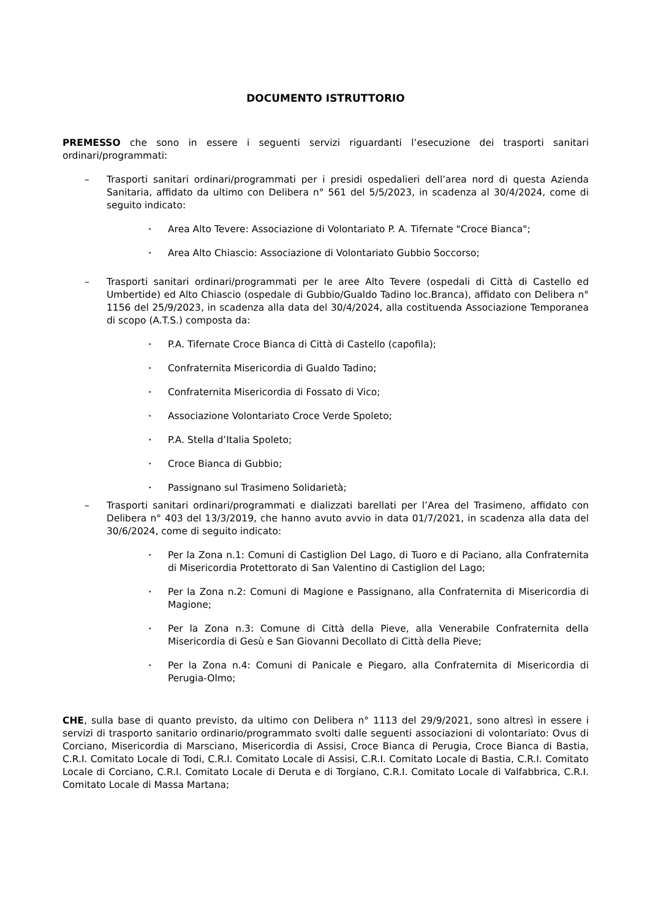DOCUMENTO ISTRUTTORIO
PREMESSO che sono in essere i seguenti servizi riguardanti l’esecuzione dei trasporti sanitari ordinari/programmati:
– Trasporti sanitari ordinari/programmati per i presidi ospedalieri dell’area nord di questa Azienda Sanitaria, affidato da ultimo con Delibera n° 561 del 5/5/2023, in scadenza al 30/4/2024, come di seguito indicato:
• Area Alto Tevere: Associazione di Volontariato P. A. Tifernate "Croce Bianca";
• Area Alto Chiascio: Associazione di Volontariato Gubbio Soccorso;
– Trasporti sanitari ordinari/programmati per le aree Alto Tevere (ospedali di Città di Castello ed Umbertide) ed Alto Chiascio (ospedale di Gubbio/Gualdo Tadino loc.Branca), affidato con Delibera n° 1156 del 25/9/2023, in scadenza alla data del 30/4/2024, alla costituenda Associazione Temporanea di scopo (A.T.S.) composta da:
• P.A. Tifernate Croce Bianca di Città di Castello (capofila);
• Confraternita Misericordia di Gualdo Tadino;
• Confraternita Misericordia di Fossato di Vico;
• Associazione Volontariato Croce Verde Spoleto;
• P.A. Stella d’Italia Spoleto;
• Croce Bianca di Gubbio;
• Passignano sul Trasimeno Solidarietà;
– Trasporti sanitari ordinari/programmati e dializzati barellati per l’Area del Trasimeno, affidato con Delibera n° 403 del 13/3/2019, che hanno avuto avvio in data 01/7/2021, in scadenza alla data del 30/6/2024, come di seguito indicato:
• Per la Zona n.1: Comuni di Castiglion Del Lago, di Tuoro e di Paciano, alla Confraternita di Misericordia Protettorato di San Valentino di Castiglion del Lago;
• Per la Zona n.2: Comuni di Magione e Passignano, alla Confraternita di Misericordia di Magione;
• Per la Zona n.3: Comune di Città della Pieve, alla Venerabile Confraternita della Misericordia di Gesù e San Giovanni Decollato di Città della Pieve;
• Per la Zona n.4: Comuni di Panicale e Piegaro, alla Confraternita di Misericordia di Perugia-Olmo;
CHE, sulla base di quanto previsto, da ultimo con Delibera n° 1113 del 29/9/2021, sono altresì in essere i servizi di trasporto sanitario ordinario/programmato svolti dalle seguenti associazioni di volontariato: Ovus di Corciano, Misericordia di Marsciano, Misericordia di Assisi, Croce Bianca di Perugia, Croce Bianca di Bastia, C.R.I. Comitato Locale di Todi, C.R.I. Comitato Locale di Assisi, C.R.I. Comitato Locale di Bastia, C.R.I. Comitato Locale di Corciano, C.R.I. Comitato Locale di Deruta e di Torgiano, C.R.I. Comitato Locale di Valfabbrica, C.R.I. Comitato Locale di Massa Martana;